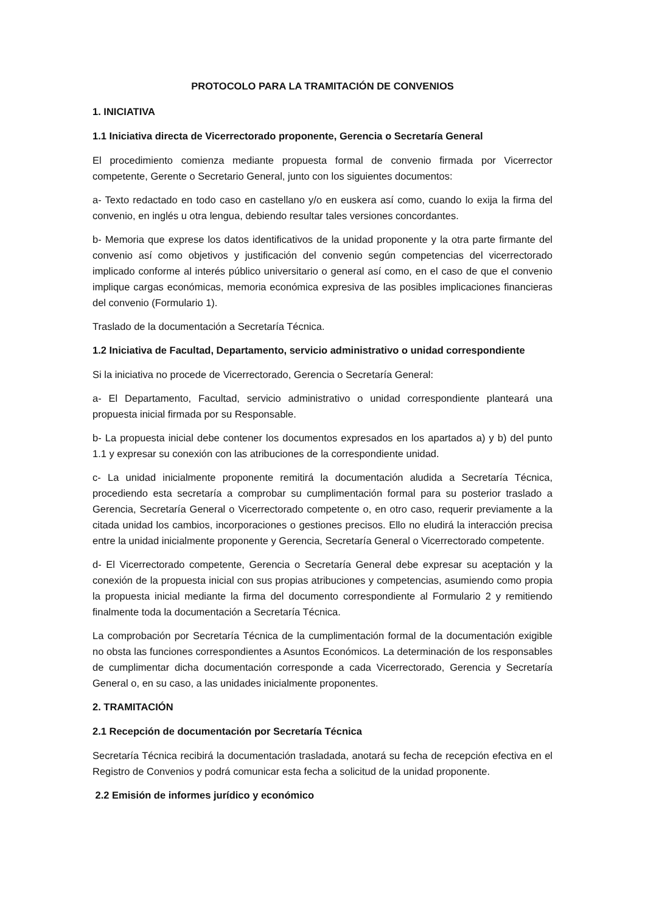PROTOCOLO PARA LA TRAMITACIÓN DE CONVENIOS
1. INICIATIVA
1.1 Iniciativa directa de Vicerrectorado proponente, Gerencia o Secretaría General
El procedimiento comienza mediante propuesta formal de convenio firmada por Vicerrector competente, Gerente o Secretario General, junto con los siguientes documentos:
a- Texto redactado en todo caso en castellano y/o en euskera así como, cuando lo exija la firma del convenio, en inglés u otra lengua, debiendo resultar tales versiones concordantes.
b- Memoria que exprese los datos identificativos de la unidad proponente y la otra parte firmante del convenio así como objetivos y justificación del convenio según competencias del vicerrectorado implicado conforme al interés público universitario o general así como, en el caso de que el convenio implique cargas económicas, memoria económica expresiva de las posibles implicaciones financieras del convenio (Formulario 1).
Traslado de la documentación a Secretaría Técnica.
1.2 Iniciativa de Facultad, Departamento, servicio administrativo o unidad correspondiente
Si la iniciativa no procede de Vicerrectorado, Gerencia o Secretaría General:
a- El Departamento, Facultad, servicio administrativo o unidad correspondiente planteará una propuesta inicial firmada por su Responsable.
b- La propuesta inicial debe contener los documentos expresados en los apartados a) y b) del punto 1.1 y expresar su conexión con las atribuciones de la correspondiente unidad.
c- La unidad inicialmente proponente remitirá la documentación aludida a Secretaría Técnica, procediendo esta secretaría a comprobar su cumplimentación formal para su posterior traslado a Gerencia, Secretaría General o Vicerrectorado competente o, en otro caso, requerir previamente a la citada unidad los cambios, incorporaciones o gestiones precisos. Ello no eludirá la interacción precisa entre la unidad inicialmente proponente y Gerencia, Secretaría General o Vicerrectorado competente.
d- El Vicerrectorado competente, Gerencia o Secretaría General debe expresar su aceptación y la conexión de la propuesta inicial con sus propias atribuciones y competencias, asumiendo como propia la propuesta inicial mediante la firma del documento correspondiente al Formulario 2 y remitiendo finalmente toda la documentación a Secretaría Técnica.
La comprobación por Secretaría Técnica de la cumplimentación formal de la documentación exigible no obsta las funciones correspondientes a Asuntos Económicos. La determinación de los responsables de cumplimentar dicha documentación corresponde a cada Vicerrectorado, Gerencia y Secretaría General o, en su caso, a las unidades inicialmente proponentes.
2. TRAMITACIÓN
2.1 Recepción de documentación por Secretaría Técnica
Secretaría Técnica recibirá la documentación trasladada, anotará su fecha de recepción efectiva en el Registro de Convenios y podrá comunicar esta fecha a solicitud de la unidad proponente.
2.2 Emisión de informes jurídico y económico